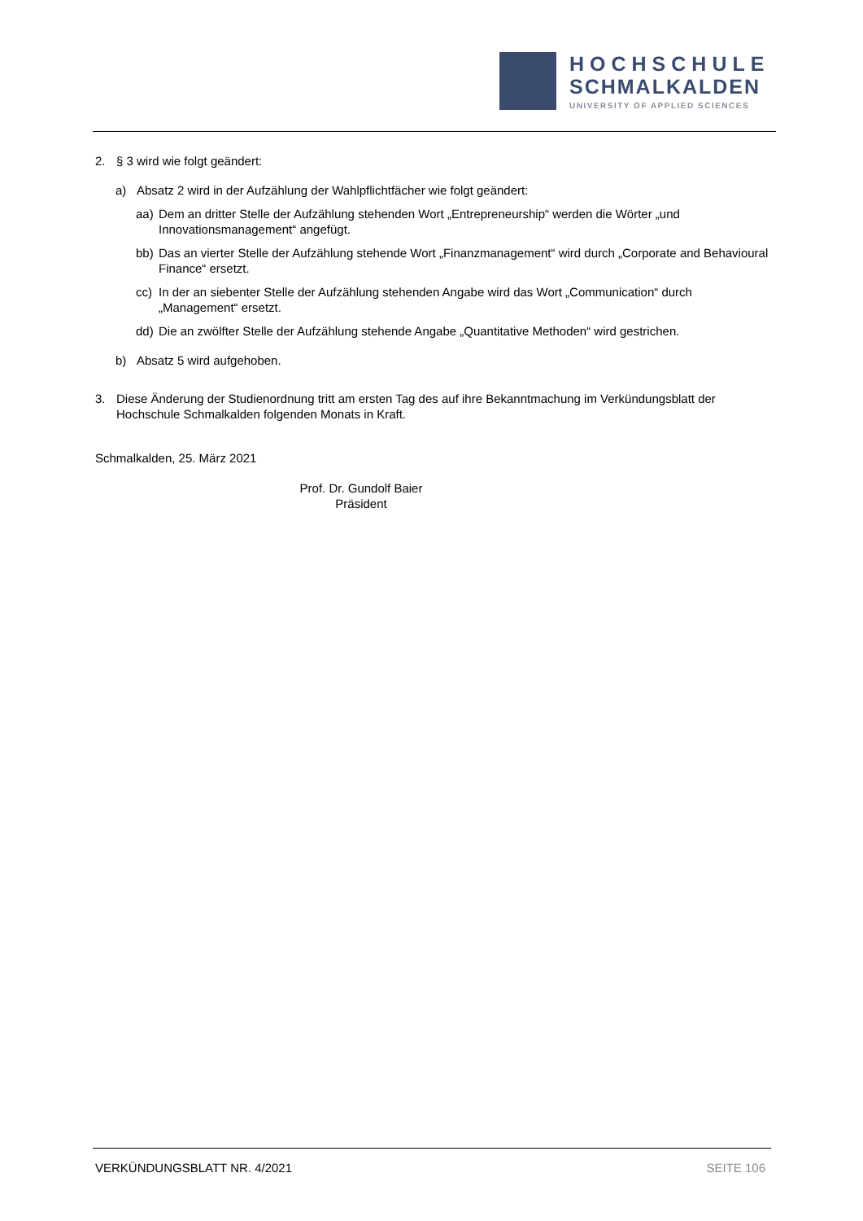HOCHSCHULE
SCHMALKALDEN
UNIVERSITY OF APPLIED SCIENCES
2. § 3 wird wie folgt geändert:
a) Absatz 2 wird in der Aufzählung der Wahlpflichtfächer wie folgt geändert:
aa) Dem an dritter Stelle der Aufzählung stehenden Wort „Entrepreneurship“ werden die Wörter „und Innovationsmanagement“ angefügt.
bb) Das an vierter Stelle der Aufzählung stehende Wort „Finanzmanagement“ wird durch „Corporate and Behavioural Finance“ ersetzt.
cc) In der an siebenter Stelle der Aufzählung stehenden Angabe wird das Wort „Communication“ durch „Management“ ersetzt.
dd) Die an zwölfter Stelle der Aufzählung stehende Angabe „Quantitative Methoden“ wird gestrichen.
b) Absatz 5 wird aufgehoben.
3. Diese Änderung der Studienordnung tritt am ersten Tag des auf ihre Bekanntmachung im Verkündungsblatt der Hochschule Schmalkalden folgenden Monats in Kraft.
Schmalkalden, 25. März 2021
Prof. Dr. Gundolf Baier
Präsident
VERKÜNDUNGSBLATT NR. 4/2021 SEITE 106